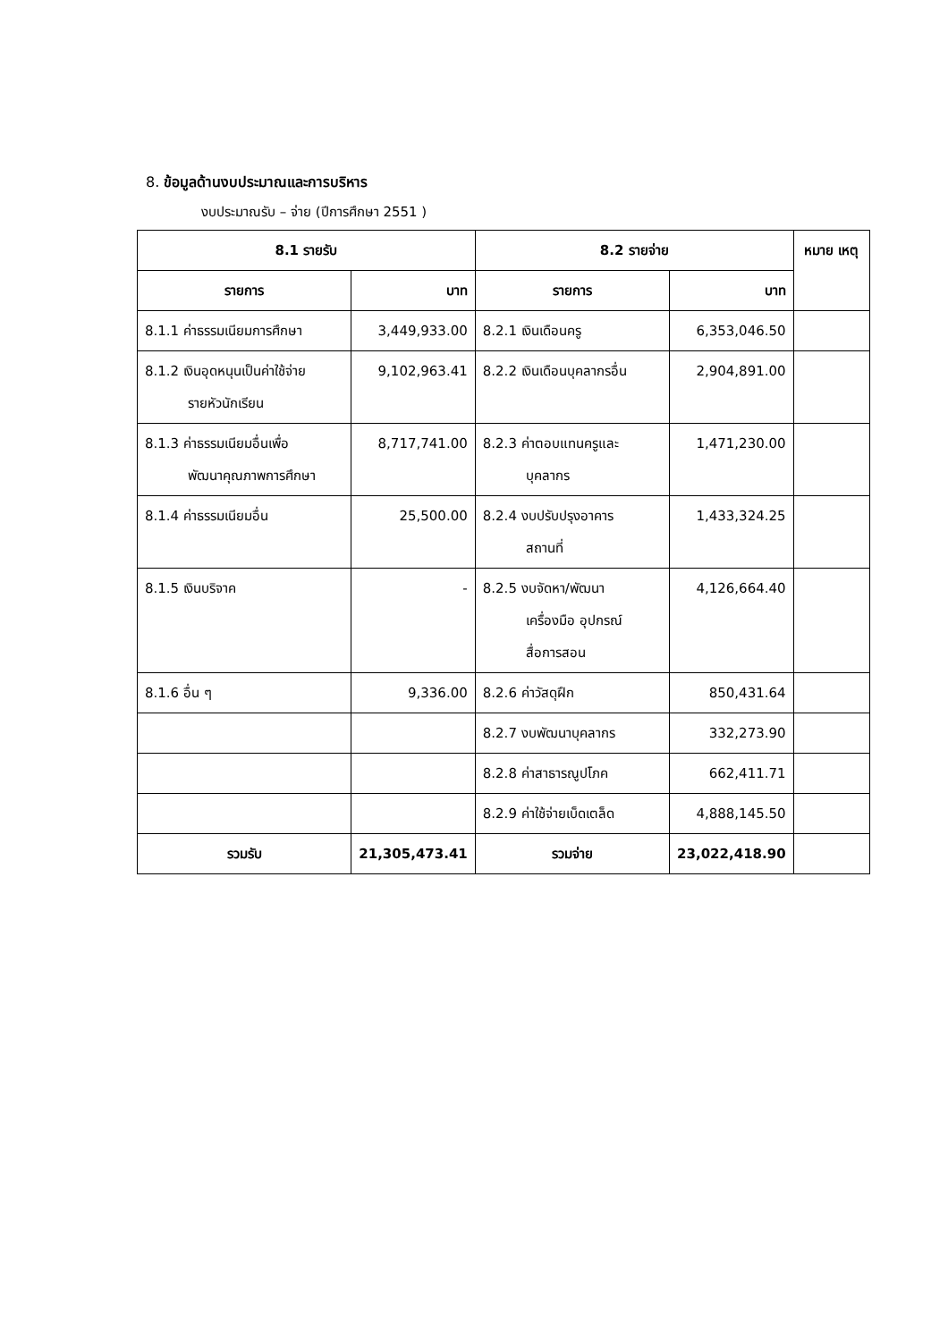8. ข้อมูลด้านงบประมาณและการบริหาร
งบประมาณรับ – จ่าย (ปีการศึกษา 2551 )
| 8.1 รายรับ | | 8.2 รายจ่าย | | หมาย เหตุ |
| --- | --- | --- | --- | --- |
| รายการ | บาท | รายการ | บาท | |
| 8.1.1 ค่าธรรมเนียมการศึกษา | 3,449,933.00 | 8.2.1 เงินเดือนครู | 6,353,046.50 | |
| 8.1.2 เงินอุดหนุนเป็นค่าใช้จ่าย รายหัวนักเรียน | 9,102,963.41 | 8.2.2 เงินเดือนบุคลากรอื่น | 2,904,891.00 | |
| 8.1.3 ค่าธรรมเนียมอื่นเพื่อ พัฒนาคุณภาพการศึกษา | 8,717,741.00 | 8.2.3 ค่าตอบแทนครูและ บุคลากร | 1,471,230.00 | |
| 8.1.4 ค่าธรรมเนียมอื่น | 25,500.00 | 8.2.4 งบปรับปรุงอาคาร สถานที่ | 1,433,324.25 | |
| 8.1.5 เงินบริจาค | - | 8.2.5 งบจัดหา/พัฒนา เครื่องมือ อุปกรณ์ สื่อการสอน | 4,126,664.40 | |
| 8.1.6 อื่น ๆ | 9,336.00 | 8.2.6 ค่าวัสดุฝึก | 850,431.64 | |
| | | 8.2.7 งบพัฒนาบุคลากร | 332,273.90 | |
| | | 8.2.8 ค่าสาธารณูปโภค | 662,411.71 | |
| | | 8.2.9 ค่าใช้จ่ายเบ็ดเตล็ด | 4,888,145.50 | |
| รวมรับ | 21,305,473.41 | รวมจ่าย | 23,022,418.90 | |